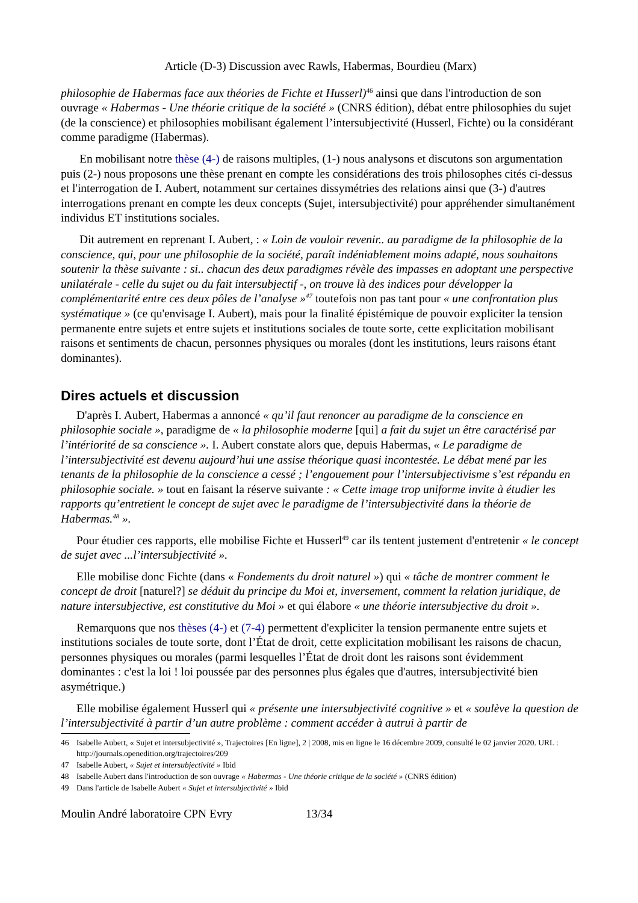Article (D-3) Discussion avec Rawls, Habermas, Bourdieu (Marx)
philosophie de Habermas face aux théories de Fichte et Husserl)<sup>46</sup> ainsi que dans l'introduction de son ouvrage « Habermas - Une théorie critique de la société » (CNRS édition), débat entre philosophies du sujet (de la conscience) et philosophies mobilisant également l’intersubjectivité (Husserl, Fichte) ou la considérant comme paradigme (Habermas).
En mobilisant notre thèse (4-) de raisons multiples, (1-) nous analysons et discutons son argumentation puis (2-) nous proposons une thèse prenant en compte les considérations des trois philosophes cités ci-dessus et l'interrogation de I. Aubert, notamment sur certaines dissymétries des relations ainsi que (3-) d'autres interrogations prenant en compte les deux concepts (Sujet, intersubjectivité) pour appréhender simultanément individus ET institutions sociales.
Dit autrement en reprenant I. Aubert, : « Loin de vouloir revenir.. au paradigme de la philosophie de la conscience, qui, pour une philosophie de la société, paraît indéniablement moins adapté, nous souhaitons soutenir la thèse suivante : si.. chacun des deux paradigmes révèle des impasses en adoptant une perspective unilatérale - celle du sujet ou du fait intersubjectif -, on trouve là des indices pour développer la complémentarité entre ces deux pôles de l’analyse »<sup>47</sup> toutefois non pas tant pour « une confrontation plus systématique » (ce qu'envisage I. Aubert), mais pour la finalité épistémique de pouvoir expliciter la tension permanente entre sujets et entre sujets et institutions sociales de toute sorte, cette explicitation mobilisant raisons et sentiments de chacun, personnes physiques ou morales (dont les institutions, leurs raisons étant dominantes).
Dires actuels et discussion
D'après I. Aubert, Habermas a annoncé « qu’il faut renoncer au paradigme de la conscience en philosophie sociale », paradigme de « la philosophie moderne [qui] a fait du sujet un être caractérisé par l’intériorité de sa conscience ». I. Aubert constate alors que, depuis Habermas, « Le paradigme de l’intersubjectivité est devenu aujourd’hui une assise théorique quasi incontestée. Le débat mené par les tenants de la philosophie de la conscience a cessé ; l’engouement pour l’intersubjectivisme s’est répandu en philosophie sociale. » tout en faisant la réserve suivante : « Cette image trop uniforme invite à étudier les rapports qu’entretient le concept de sujet avec le paradigme de l’intersubjectivité dans la théorie de Habermas.<sup>48</sup> ».
Pour étudier ces rapports, elle mobilise Fichte et Husserl<sup>49</sup> car ils tentent justement d'entretenir « le concept de sujet avec ...l’intersubjectivité ».
Elle mobilise donc Fichte (dans « Fondements du droit naturel ») qui « tâche de montrer comment le concept de droit [naturel?] se déduit du principe du Moi et, inversement, comment la relation juridique, de nature intersubjective, est constitutive du Moi » et qui élabore « une théorie intersubjective du droit ».
Remarquons que nos thèses (4-) et (7-4) permettent d'expliciter la tension permanente entre sujets et institutions sociales de toute sorte, dont l’État de droit, cette explicitation mobilisant les raisons de chacun, personnes physiques ou morales (parmi lesquelles l’État de droit dont les raisons sont évidemment dominantes : c'est la loi ! loi poussée par des personnes plus égales que d'autres, intersubjectivité bien asymétrique.)
Elle mobilise également Husserl qui « présente une intersubjectivité cognitive » et « soulève la question de l’intersubjectivité à partir d’un autre problème : comment accéder à autrui à partir de
46 Isabelle Aubert, « Sujet et intersubjectivité », Trajectoires [En ligne], 2 | 2008, mis en ligne le 16 décembre 2009, consulté le 02 janvier 2020. URL : http://journals.openedition.org/trajectoires/209
47 Isabelle Aubert, « Sujet et intersubjectivité » Ibid
48 Isabelle Aubert dans l'introduction de son ouvrage « Habermas - Une théorie critique de la société » (CNRS édition)
49 Dans l'article de Isabelle Aubert « Sujet et intersubjectivité » Ibid
Moulin André laboratoire CPN Evry 13/34